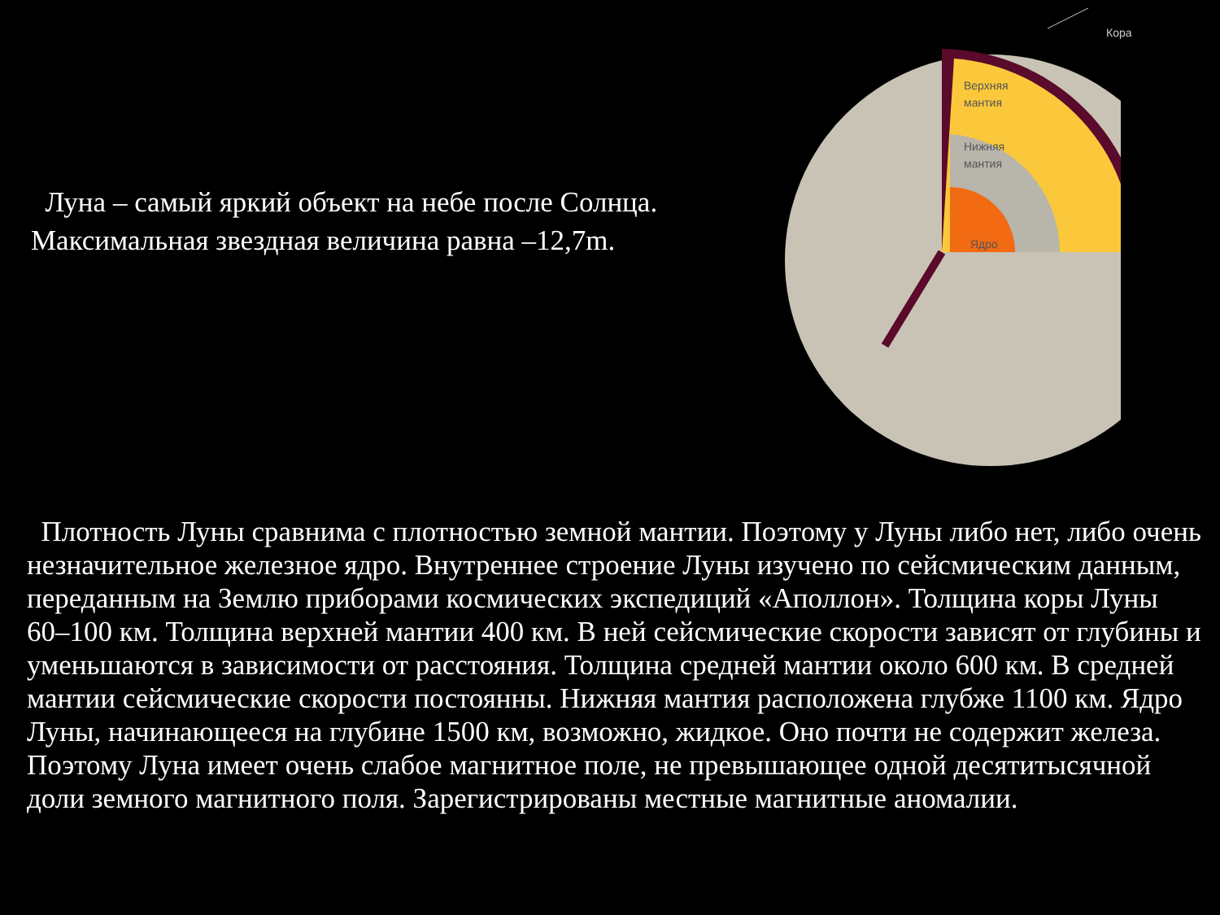Луна – самый яркий объект на небе после Солнца. Максимальная звездная величина равна –12,7m.
Кора
Верхняя
мантия
Нижняя
мантия
Ядро
Плотность Луны сравнима с плотностью земной мантии. Поэтому у Луны либо нет, либо очень незначительное железное ядро. Внутреннее строение Луны изучено по сейсмическим данным, переданным на Землю приборами космических экспедиций «Аполлон». Толщина коры Луны 60–100 км. Толщина верхней мантии 400 км. В ней сейсмические скорости зависят от глубины и уменьшаются в зависимости от расстояния. Толщина средней мантии около 600 км. В средней мантии сейсмические скорости постоянны. Нижняя мантия расположена глубже 1100 км. Ядро Луны, начинающееся на глубине 1500 км, возможно, жидкое. Оно почти не содержит железа. Поэтому Луна имеет очень слабое магнитное поле, не превышающее одной десятитысячной доли земного магнитного поля. Зарегистрированы местные магнитные аномалии.